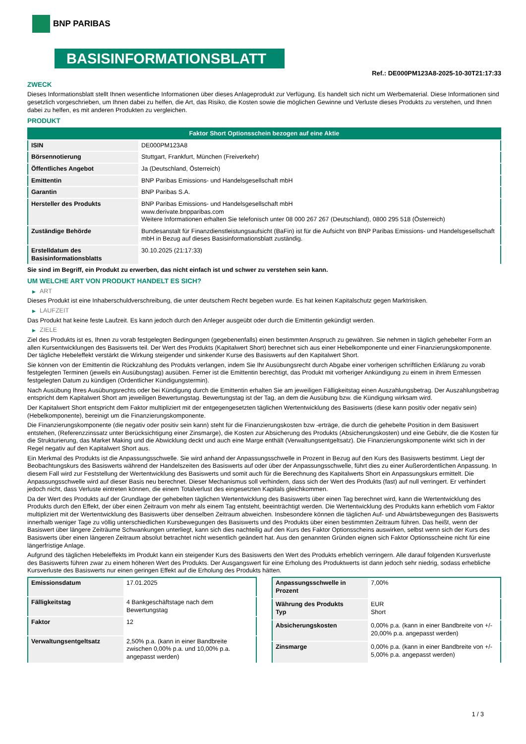BNP PARIBAS
BASISINFORMATIONSBLATT
Ref.: DE000PM123A8-2025-10-30T21:17:33
ZWECK
Dieses Informationsblatt stellt Ihnen wesentliche Informationen über dieses Anlageprodukt zur Verfügung. Es handelt sich nicht um Werbematerial. Diese Informationen sind gesetzlich vorgeschrieben, um Ihnen dabei zu helfen, die Art, das Risiko, die Kosten sowie die möglichen Gewinne und Verluste dieses Produkts zu verstehen, und Ihnen dabei zu helfen, es mit anderen Produkten zu vergleichen.
PRODUKT
| Faktor Short Optionsschein bezogen auf eine Aktie | |
| ISIN | DE000PM123A8 |
| Börsennotierung | Stuttgart, Frankfurt, München (Freiverkehr) |
| Öffentliches Angebot | Ja (Deutschland, Österreich) |
| Emittentin | BNP Paribas Emissions- und Handelsgesellschaft mbH |
| Garantin | BNP Paribas S.A. |
| Hersteller des Produkts | BNP Paribas Emissions- und Handelsgesellschaft mbH www.derivate.bnpparibas.com Weitere Informationen erhalten Sie telefonisch unter 08 000 267 267 (Deutschland), 0800 295 518 (Österreich) |
| Zuständige Behörde | Bundesanstalt für Finanzdienstleistungsaufsicht (BaFin) ist für die Aufsicht von BNP Paribas Emissions- und Handelsgesellschaft mbH in Bezug auf dieses Basisinformationsblatt zuständig. |
| Erstelldatum des Basisinformationsblatts | 30.10.2025 (21:17:33) |
Sie sind im Begriff, ein Produkt zu erwerben, das nicht einfach ist und schwer zu verstehen sein kann.
UM WELCHE ART VON PRODUKT HANDELT ES SICH?
▶ ART
Dieses Produkt ist eine Inhaberschuldverschreibung, die unter deutschem Recht begeben wurde. Es hat keinen Kapitalschutz gegen Marktrisiken.
▶ LAUFZEIT
Das Produkt hat keine feste Laufzeit. Es kann jedoch durch den Anleger ausgeübt oder durch die Emittentin gekündigt werden.
▶ ZIELE
Ziel des Produkts ist es, Ihnen zu vorab festgelegten Bedingungen (gegebenenfalls) einen bestimmten Anspruch zu gewähren. Sie nehmen in täglich gehebelter Form an allen Kursentwicklungen des Basiswerts teil. Der Wert des Produkts (Kapitalwert Short) berechnet sich aus einer Hebelkomponente und einer Finanzierungskomponente. Der tägliche Hebeleffekt verstärkt die Wirkung steigender und sinkender Kurse des Basiswerts auf den Kapitalwert Short.
Sie können von der Emittentin die Rückzahlung des Produkts verlangen, indem Sie Ihr Ausübungsrecht durch Abgabe einer vorherigen schriftlichen Erklärung zu vorab festgelegten Terminen (jeweils ein Ausübungstag) ausüben. Ferner ist die Emittentin berechtigt, das Produkt mit vorheriger Ankündigung zu einem in ihrem Ermessen festgelegten Datum zu kündigen (Ordentlicher Kündigungstermin).
Nach Ausübung Ihres Ausübungsrechts oder bei Kündigung durch die Emittentin erhalten Sie am jeweiligen Fälligkeitstag einen Auszahlungsbetrag. Der Auszahlungsbetrag entspricht dem Kapitalwert Short am jeweiligen Bewertungstag. Bewertungstag ist der Tag, an dem die Ausübung bzw. die Kündigung wirksam wird.
Der Kapitalwert Short entspricht dem Faktor multipliziert mit der entgegengesetzten täglichen Wertentwicklung des Basiswerts (diese kann positiv oder negativ sein) (Hebelkomponente), bereinigt um die Finanzierungskomponente.
Die Finanzierungskomponente (die negativ oder positiv sein kann) steht für die Finanzierungskosten bzw -erträge, die durch die gehebelte Position in dem Basiswert entstehen, (Referenzzinssatz unter Berücksichtigung einer Zinsmarge), die Kosten zur Absicherung des Produkts (Absicherungskosten) und eine Gebühr, die die Kosten für die Strukturierung, das Market Making und die Abwicklung deckt und auch eine Marge enthält (Verwaltungsentgeltsatz). Die Finanzierungskomponente wirkt sich in der Regel negativ auf den Kapitalwert Short aus.
Ein Merkmal des Produkts ist die Anpassungsschwelle. Sie wird anhand der Anpassungsschwelle in Prozent in Bezug auf den Kurs des Basiswerts bestimmt. Liegt der Beobachtungskurs des Basiswerts während der Handelszeiten des Basiswerts auf oder über der Anpassungsschwelle, führt dies zu einer Außerordentlichen Anpassung. In diesem Fall wird zur Feststellung der Wertentwicklung des Basiswerts und somit auch für die Berechnung des Kapitalwerts Short ein Anpassungskurs ermittelt. Die Anpassungsschwelle wird auf dieser Basis neu berechnet. Dieser Mechanismus soll verhindern, dass sich der Wert des Produkts (fast) auf null verringert. Er verhindert jedoch nicht, dass Verluste eintreten können, die einem Totalverlust des eingesetzten Kapitals gleichkommen.
Da der Wert des Produkts auf der Grundlage der gehebelten täglichen Wertentwicklung des Basiswerts über einen Tag berechnet wird, kann die Wertentwicklung des Produkts durch den Effekt, der über einen Zeitraum von mehr als einem Tag entsteht, beeinträchtigt werden. Die Wertentwicklung des Produkts kann erheblich vom Faktor multipliziert mit der Wertentwicklung des Basiswerts über denselben Zeitraum abweichen. Insbesondere können die täglichen Auf- und Abwärtsbewegungen des Basiswerts innerhalb weniger Tage zu völlig unterschiedlichen Kursbewegungen des Basiswerts und des Produkts über einen bestimmten Zeitraum führen. Das heißt, wenn der Basiswert über längere Zeiträume Schwankungen unterliegt, kann sich dies nachteilig auf den Kurs des Faktor Optionsscheins auswirken, selbst wenn sich der Kurs des Basiswerts über einen längeren Zeitraum absolut betrachtet nicht wesentlich geändert hat. Aus den genannten Gründen eignen sich Faktor Optionsscheine nicht für eine längerfristige Anlage.
Aufgrund des täglichen Hebeleffekts im Produkt kann ein steigender Kurs des Basiswerts den Wert des Produkts erheblich verringern. Alle darauf folgenden Kursverluste des Basiswerts führen zwar zu einem höheren Wert des Produkts. Der Ausgangswert für eine Erholung des Produktwerts ist dann jedoch sehr niedrig, sodass erhebliche Kursverluste des Basiswerts nur einen geringen Effekt auf die Erholung des Produkts hätten.
| Emissionsdatum | 17.01.2025 |
| Fälligkeitstag | 4 Bankgeschäftstage nach dem Bewertungstag |
| Faktor | 12 |
| Verwaltungsentgeltsatz | 2,50% p.a. (kann in einer Bandbreite zwischen 0,00% p.a. und 10,00% p.a. angepasst werden) |
| Anpassungsschwelle in Prozent | 7,00% |
| Währung des Produkts Typ | EUR Short |
| Absicherungskosten | 0,00% p.a. (kann in einer Bandbreite von +/- 20,00% p.a. angepasst werden) |
| Zinsmarge | 0,00% p.a. (kann in einer Bandbreite von +/- 5,00% p.a. angepasst werden) |
1 / 3